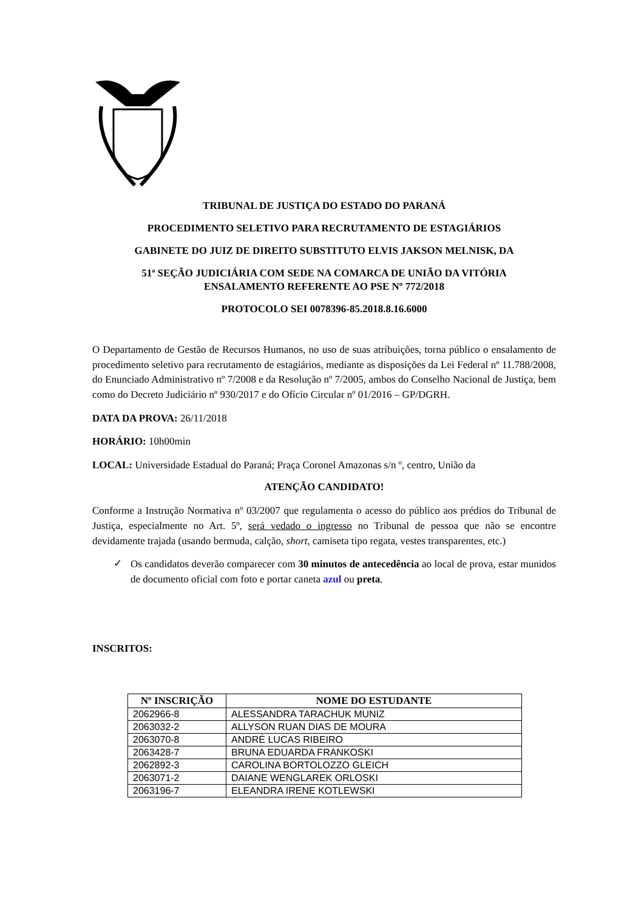TRIBUNAL DE JUSTIÇA DO ESTADO DO PARANÁ
PROCEDIMENTO SELETIVO PARA RECRUTAMENTO DE ESTAGIÁRIOS
GABINETE DO JUIZ DE DIREITO SUBSTITUTO ELVIS JAKSON MELNISK, DA
51ª SEÇÃO JUDICIÁRIA COM SEDE NA COMARCA DE UNIÃO DA VITÓRIA
ENSALAMENTO REFERENTE AO PSE Nº 772/2018
PROTOCOLO SEI 0078396-85.2018.8.16.6000
O Departamento de Gestão de Recursos Humanos, no uso de suas atribuições, torna público o ensalamento de procedimento seletivo para recrutamento de estagiários, mediante as disposições da Lei Federal nº 11.788/2008, do Enunciado Administrativo nº 7/2008 e da Resolução nº 7/2005, ambos do Conselho Nacional de Justiça, bem como do Decreto Judiciário nº 930/2017 e do Ofício Circular nº 01/2016 – GP/DGRH.
DATA DA PROVA: 26/11/2018
HORÁRIO: 10h00min
LOCAL: Universidade Estadual do Paraná; Praça Coronel Amazonas s/n º, centro, União da
ATENÇÃO CANDIDATO!
Conforme a Instrução Normativa nº 03/2007 que regulamenta o acesso do público aos prédios do Tribunal de Justiça, especialmente no Art. 5º, será vedado o ingresso no Tribunal de pessoa que não se encontre devidamente trajada (usando bermuda, calção, short, camiseta tipo regata, vestes transparentes, etc.)
✓
Os candidatos deverão comparecer com 30 minutos de antecedência ao local de prova, estar munidos de documento oficial com foto e portar caneta azul ou preta.
INSCRITOS:
| Nº INSCRIÇÃO | NOME DO ESTUDANTE |
| --- | --- |
| 2062966-8 | ALESSANDRA TARACHUK MUNIZ |
| 2063032-2 | ALLYSON RUAN DIAS DE MOURA |
| 2063070-8 | ANDRÉ LUCAS RIBEIRO |
| 2063428-7 | BRUNA EDUARDA FRANKOSKI |
| 2062892-3 | CAROLINA BORTOLOZZO GLEICH |
| 2063071-2 | DAIANE WENGLAREK ORLOSKI |
| 2063196-7 | ELEANDRA IRENE KOTLEWSKI |